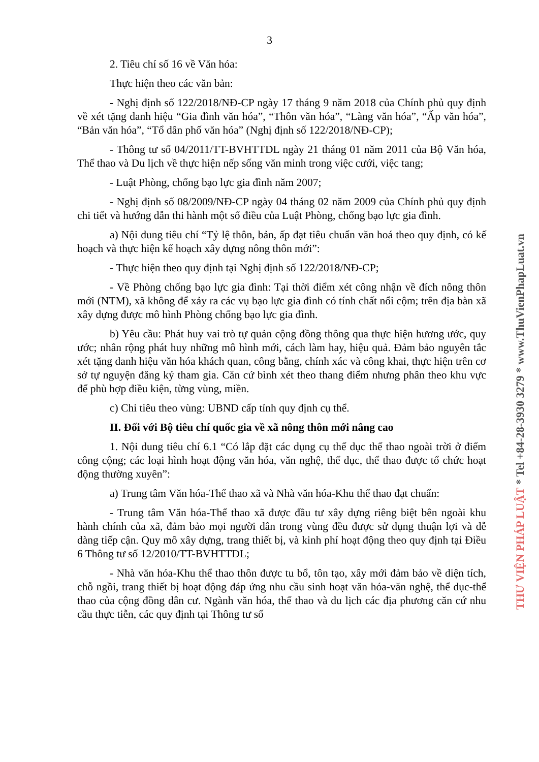3
2. Tiêu chí số 16 về Văn hóa:
Thực hiện theo các văn bản:
- Nghị định số 122/2018/NĐ-CP ngày 17 tháng 9 năm 2018 của Chính phủ quy định về xét tặng danh hiệu “Gia đình văn hóa”, “Thôn văn hóa”, “Làng văn hóa”, “Ấp văn hóa”, “Bản văn hóa”, “Tổ dân phố văn hóa” (Nghị định số 122/2018/NĐ-CP);
- Thông tư số 04/2011/TT-BVHTTDL ngày 21 tháng 01 năm 2011 của Bộ Văn hóa, Thể thao và Du lịch về thực hiện nếp sống văn minh trong việc cưới, việc tang;
- Luật Phòng, chống bạo lực gia đình năm 2007;
- Nghị định số 08/2009/NĐ-CP ngày 04 tháng 02 năm 2009 của Chính phủ quy định chi tiết và hướng dẫn thi hành một số điều của Luật Phòng, chống bạo lực gia đình.
a) Nội dung tiêu chí “Tỷ lệ thôn, bản, ấp đạt tiêu chuẩn văn hoá theo quy định, có kế hoạch và thực hiện kế hoạch xây dựng nông thôn mới”:
- Thực hiện theo quy định tại Nghị định số 122/2018/NĐ-CP;
- Về Phòng chống bạo lực gia đình: Tại thời điểm xét công nhận về đích nông thôn mới (NTM), xã không để xảy ra các vụ bạo lực gia đình có tính chất nổi cộm; trên địa bàn xã xây dựng được mô hình Phòng chống bạo lực gia đình.
b) Yêu cầu: Phát huy vai trò tự quản cộng đồng thông qua thực hiện hương ước, quy ước; nhân rộng phát huy những mô hình mới, cách làm hay, hiệu quả. Đảm bảo nguyên tắc xét tặng danh hiệu văn hóa khách quan, công bằng, chính xác và công khai, thực hiện trên cơ sở tự nguyện đăng ký tham gia. Căn cứ bình xét theo thang điểm nhưng phân theo khu vực để phù hợp điều kiện, từng vùng, miền.
c) Chỉ tiêu theo vùng: UBND cấp tỉnh quy định cụ thể.
II. Đối với Bộ tiêu chí quốc gia về xã nông thôn mới nâng cao
1. Nội dung tiêu chí 6.1 “Có lắp đặt các dụng cụ thể dục thể thao ngoài trời ở điểm công cộng; các loại hình hoạt động văn hóa, văn nghệ, thể dục, thể thao được tổ chức hoạt động thường xuyên”:
a) Trung tâm Văn hóa-Thể thao xã và Nhà văn hóa-Khu thể thao đạt chuẩn:
- Trung tâm Văn hóa-Thể thao xã được đầu tư xây dựng riêng biệt bên ngoài khu hành chính của xã, đảm bảo mọi người dân trong vùng đều được sử dụng thuận lợi và dễ dàng tiếp cận. Quy mô xây dựng, trang thiết bị, và kinh phí hoạt động theo quy định tại Điều 6 Thông tư số 12/2010/TT-BVHTTDL;
- Nhà văn hóa-Khu thể thao thôn được tu bổ, tôn tạo, xây mới đảm bảo về diện tích, chỗ ngồi, trang thiết bị hoạt động đáp ứng nhu cầu sinh hoạt văn hóa-văn nghệ, thể dục-thể thao của cộng đồng dân cư. Ngành văn hóa, thể thao và du lịch các địa phương căn cứ nhu cầu thực tiễn, các quy định tại Thông tư số
THƯ VIỆN PHÁP LUẬT * Tel +84-28-3930 3279 * www.ThuVienPhapLuat.vn